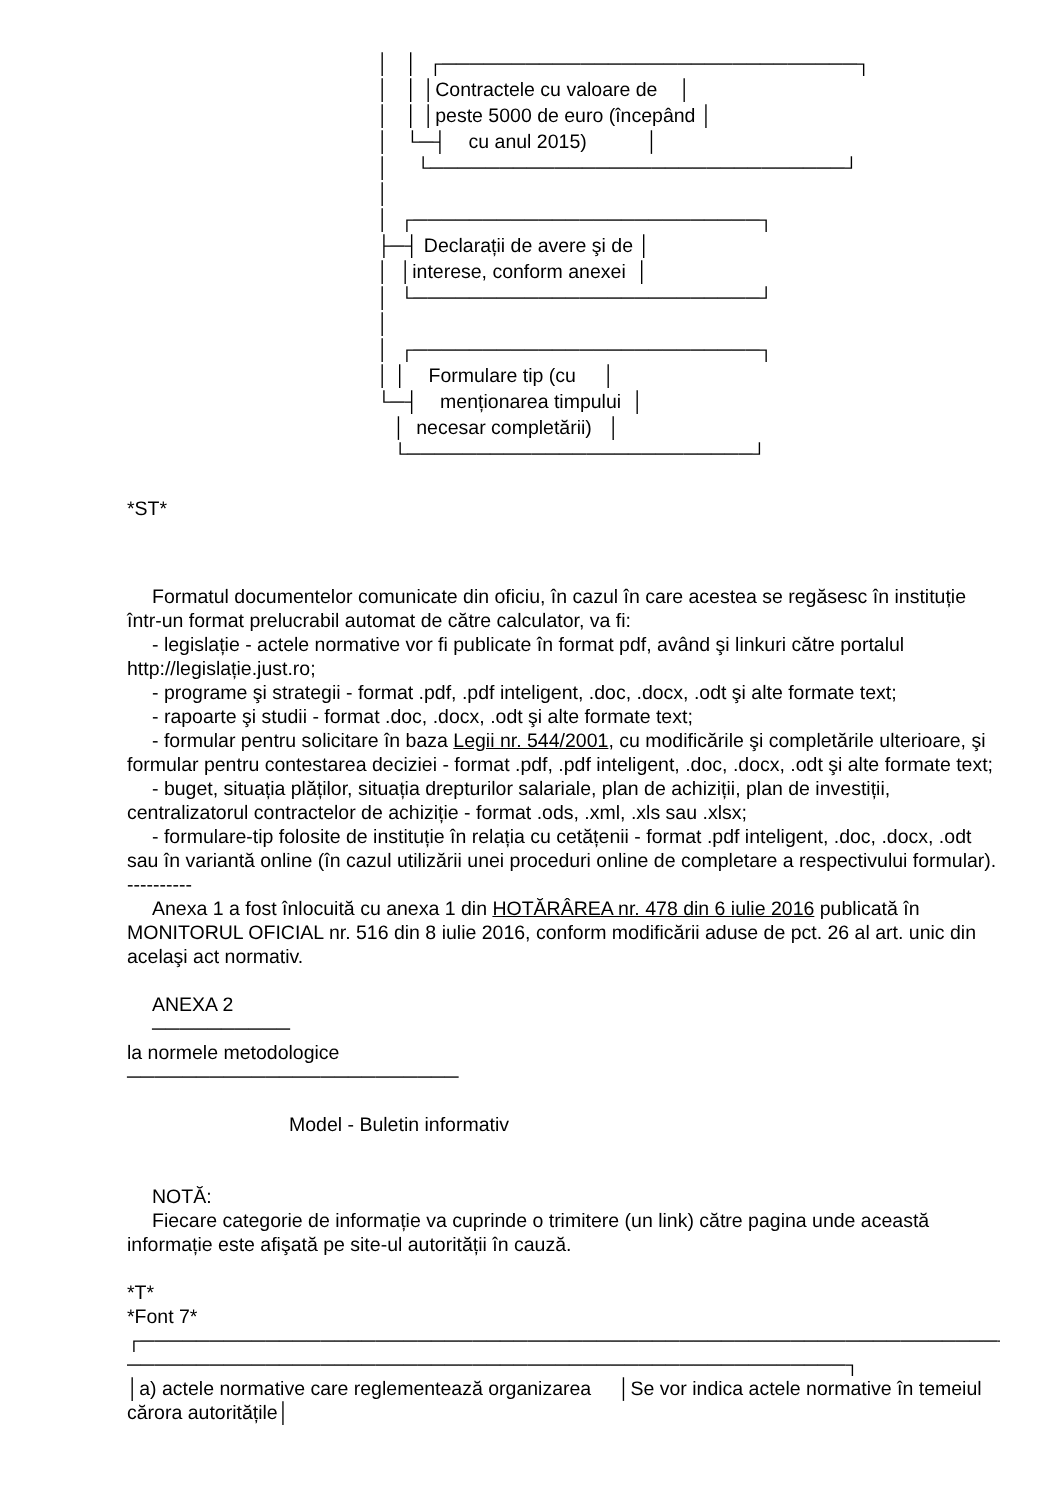│ │ ┌──────────────────────────────┐ │ │ │Contractele cu valoare de │ │ │ │peste 5000 de euro (începând │ │ └─┤ cu anul 2015) │ │ └──────────────────────────────┘ │ │ ┌─────────────────────────┐ ├─┤ Declarații de avere şi de │ │ │interese, conform anexei │ │ └─────────────────────────┘ │ │ ┌─────────────────────────┐ │ │ Formulare tip (cu │ └─┤ menționarea timpului │ │ necesar completării) │ └─────────────────────────┘
*ST*
Formatul documentelor comunicate din oficiu, în cazul în care acestea se regăsesc în instituție într-un format prelucrabil automat de către calculator, va fi:
- legislație - actele normative vor fi publicate în format pdf, având şi linkuri către portalul http://legislație.just.ro;
- programe şi strategii - format .pdf, .pdf inteligent, .doc, .docx, .odt şi alte formate text;
- rapoarte şi studii - format .doc, .docx, .odt şi alte formate text;
- formular pentru solicitare în baza Legii nr. 544/2001, cu modificările şi completările ulterioare, şi formular pentru contestarea deciziei - format .pdf, .pdf inteligent, .doc, .docx, .odt şi alte formate text;
- buget, situația plăților, situația drepturilor salariale, plan de achiziții, plan de investiții, centralizatorul contractelor de achiziție - format .ods, .xml, .xls sau .xlsx;
- formulare-tip folosite de instituție în relația cu cetățenii - format .pdf inteligent, .doc, .docx, .odt sau în variantă online (în cazul utilizării unei proceduri online de completare a respectivului formular).
----------
Anexa 1 a fost înlocuită cu anexa 1 din HOTĂRÂREA nr. 478 din 6 iulie 2016 publicată în MONITORUL OFICIAL nr. 516 din 8 iulie 2016, conform modificării aduse de pct. 26 al art. unic din acelaşi act normativ.
ANEXA 2
──────────
la normele metodologice
────────────────────────
Model - Buletin informativ
NOTĂ:
Fiecare categorie de informație va cuprinde o trimitere (un link) către pagina unde această informație este afişată pe site-ul autorității în cauză.
*T*
*Font 7*
┌──────────────────────────────────────────────────────────────┬──────────
────────────────────────────────────────────────────┐
│a) actele normative care reglementează organizarea │Se vor indica actele normative în temeiul cărora autoritățile│